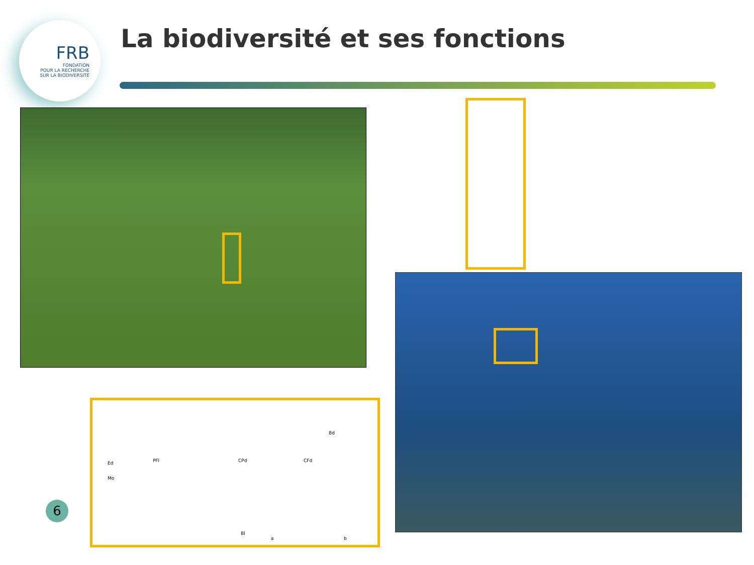FRB
FONDATION
POUR LA RECHERCHE
SUR LA BIODIVERSITÉ
La biodiversité et ses fonctions
Bl
a b
PFl CPd CFd
Bd
Ed
Mo
6